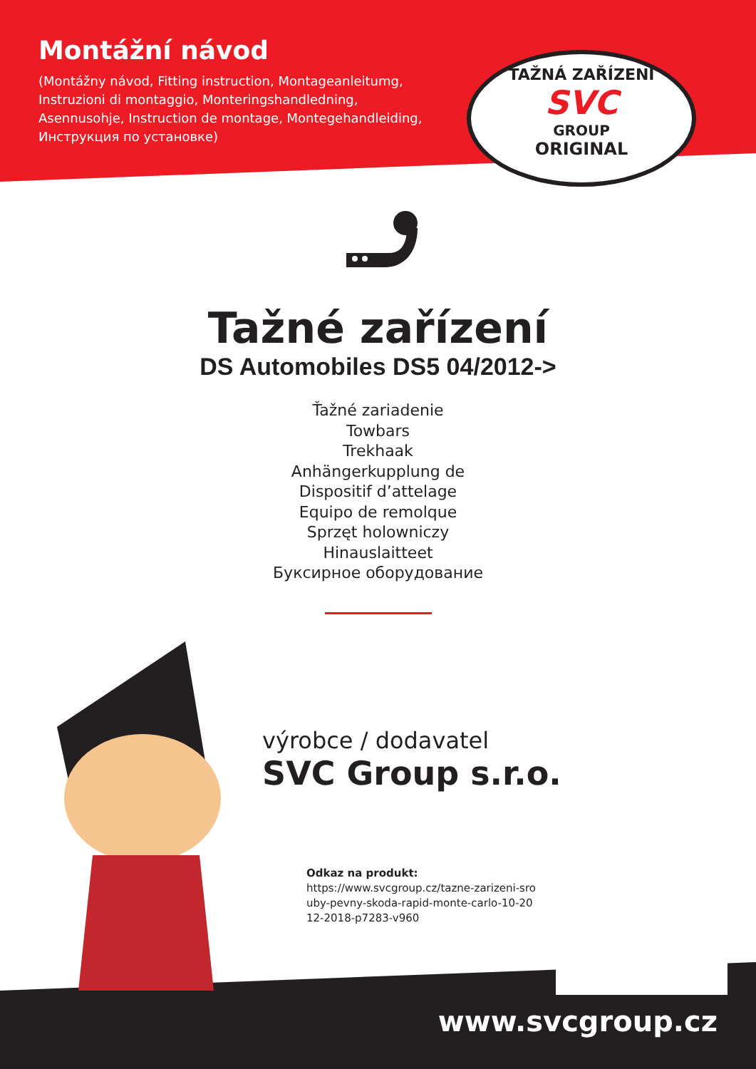Montážní návod
(Montážny návod, Fitting instruction, Montageanleitumg, Instruzioni di montaggio, Monteringshandledning, Asennusohje, Instruction de montage, Montegehandleiding, Инструкция по установке)
TAŽNÁ ZAŘÍZENÍ
SVC
GROUP
ORIGINAL
Tažné zařízení
DS Automobiles DS5 04/2012->
Ťažné zariadenie
Towbars
Trekhaak
Anhängerkupplung de
Dispositif d’attelage
Equipo de remolque
Sprzęt holowniczy
Hinauslaitteet
Буксирное оборудование
výrobce / dodavatel
SVC Group s.r.o.
Odkaz na produkt:
https://www.svcgroup.cz/tazne-zarizeni-sro uby-pevny-skoda-rapid-monte-carlo-10-20 12-2018-p7283-v960
www.svcgroup.cz